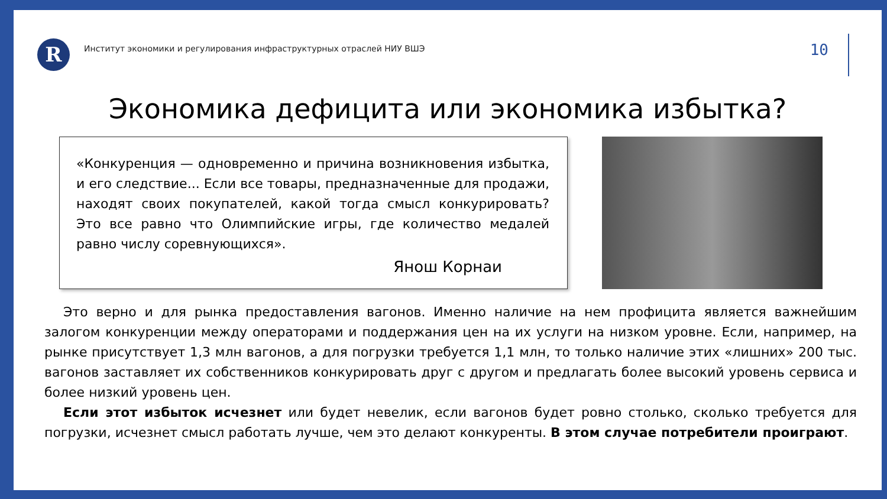R
Институт экономики и регулирования инфраструктурных отраслей НИУ ВШЭ
10
Экономика дефицита или экономика избытка?
«Конкуренция — одновременно и причина возникновения избытка, и его следствие... Если все товары, предназначенные для продажи, находят своих покупателей, какой тогда смысл конкурировать? Это все равно что Олимпийские игры, где количество медалей равно числу соревнующихся».
Янош Корнаи
Это верно и для рынка предоставления вагонов. Именно наличие на нем профицита является важнейшим залогом конкуренции между операторами и поддержания цен на их услуги на низком уровне. Если, например, на рынке присутствует 1,3 млн вагонов, а для погрузки требуется 1,1 млн, то только наличие этих «лишних» 200 тыс. вагонов заставляет их собственников конкурировать друг с другом и предлагать более высокий уровень сервиса и более низкий уровень цен.
Если этот избыток исчезнет или будет невелик, если вагонов будет ровно столько, сколько требуется для погрузки, исчезнет смысл работать лучше, чем это делают конкуренты. В этом случае потребители проиграют.